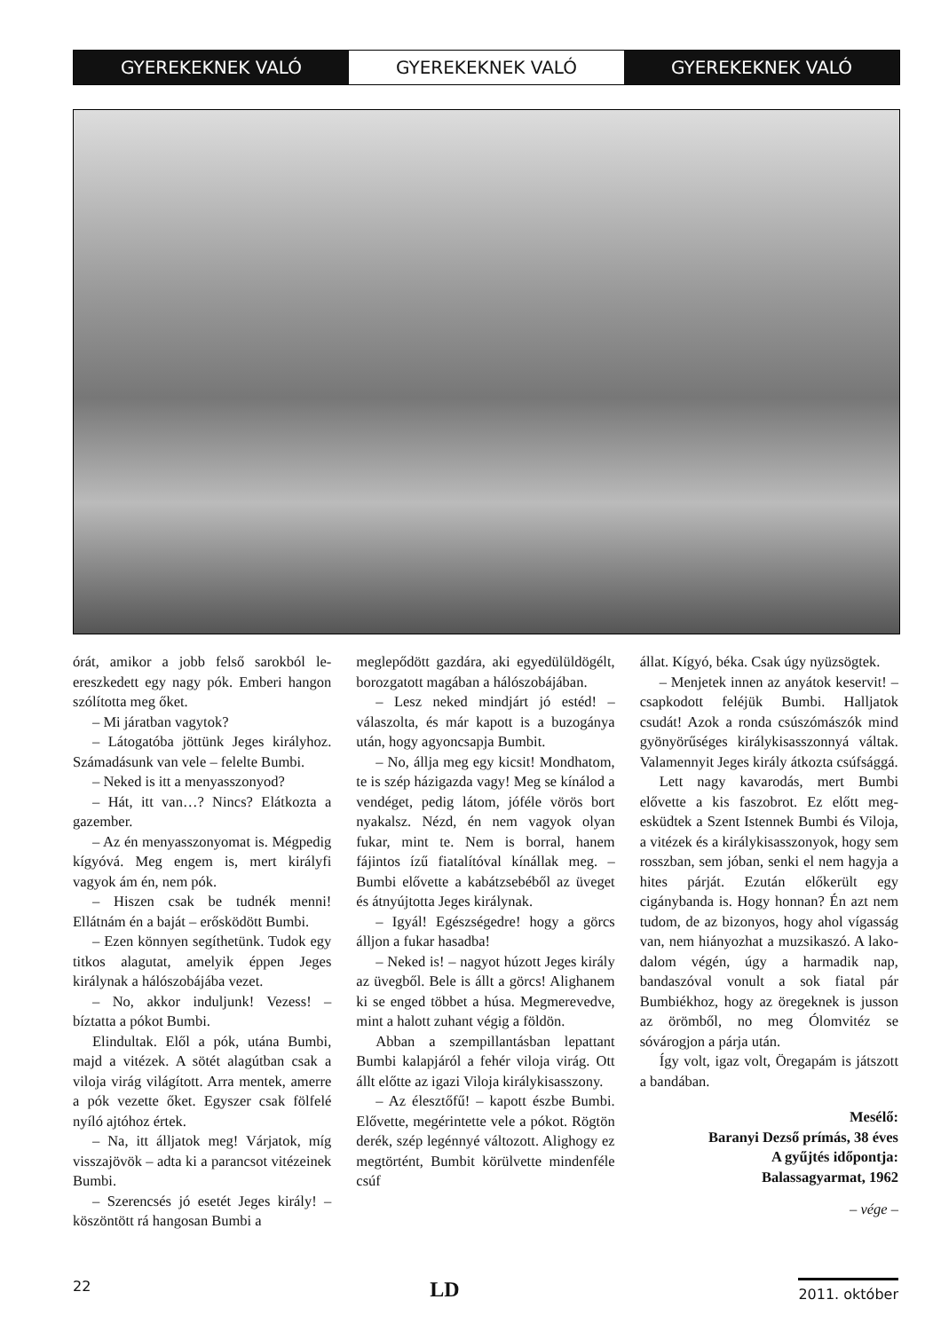GYEREKEKNEK VALÓ GYEREKEKNEK VALÓ GYEREKEKNEK VALÓ
órát, amikor a jobb felső sarokból le­ereszkedett egy nagy pók. Emberi han­gon szólította meg őket.
– Mi járatban vagytok?
– Látogatóba jöttünk Jeges király­hoz. Számadásunk van vele – felelte Bumbi.
– Neked is itt a menyasszonyod?
– Hát, itt van…? Nincs? Elátkozta a gazember.
– Az én menyasszonyomat is. Mégpedig kígyóvá. Meg engem is, mert királyfi vagyok ám én, nem pók.
– Hiszen csak be tudnék menni! Ellátnám én a baját – erősködött Bum­bi.
– Ezen könnyen segíthetünk. Tu­dok egy titkos alagutat, amelyik éppen Jeges királynak a hálószobájába vezet.
– No, akkor induljunk! Vezess! – bíztatta a pókot Bumbi.
Elindultak. Elől a pók, utána Bum­bi, majd a vitézek. A sötét alagútban csak a viloja virág világított. Arra men­tek, amerre a pók vezette őket. Egyszer csak fölfelé nyíló ajtóhoz értek.
– Na, itt álljatok meg! Várjatok, míg visszajövök – adta ki a parancsot vitézeinek Bumbi.
– Szerencsés jó esetét Jeges király! – köszöntött rá hangosan Bumbi a
meglepődött gazdára, aki egyedülül­dögélt, borozgatott magában a hálószo­bájában.
– Lesz neked mindjárt jó estéd! – válaszolta, és már kapott is a buzo­gánya után, hogy agyoncsapja Bumbit.
– No, állja meg egy kicsit! Mond­hatom, te is szép házigazda vagy! Meg se kínálod a vendéget, pedig látom, jó­féle vörös bort nyakalsz. Nézd, én nem vagyok olyan fukar, mint te. Nem is borral, hanem fájintos ízű fiatalítóval kínállak meg. – Bumbi elővette a ka­bátzsebéből az üveget és átnyújtotta Je­ges királynak.
– Igyál! Egészségedre! hogy a görcs álljon a fukar hasadba!
– Neked is! – nagyot húzott Jeges király az üvegből. Bele is állt a görcs! Alighanem ki se enged többet a húsa. Megmerevedve, mint a halott zuhant végig a földön.
Abban a szempillantásban lepat­tant Bumbi kalapjáról a fehér viloja vi­rág. Ott állt előtte az igazi Viloja király­kisasszony.
– Az élesztőfű! – kapott észbe Bumbi. Elővette, megérintette vele a pókot. Rögtön derék, szép legénnyé változott. Alighogy ez megtörtént, Bumbit körülvette mindenféle csúf
állat. Kígyó, béka. Csak úgy nyüzsög­tek.
– Menjetek innen az anyátok ke­servit! – csapkodott feléjük Bumbi. Halljatok csudát! Azok a ronda csúszó­mászók mind gyönyörűséges király­kisasszonnyá váltak. Valamennyit Je­ges király átkozta csúfsággá.
Lett nagy kavarodás, mert Bumbi elővette a kis faszobrot. Ez előtt meg­esküdtek a Szent Istennek Bumbi és Viloja, a vitézek és a királykisasszo­nyok, hogy sem rosszban, sem jóban, senki el nem hagyja a hites párját. Ezután előkerült egy cigánybanda is. Hogy honnan? Én azt nem tudom, de az bizonyos, hogy ahol vígasság van, nem hiányozhat a muzsikaszó. A lako­dalom végén, úgy a harmadik nap, bandaszóval vonult a sok fiatal pár Bumbiékhoz, hogy az öregeknek is jusson az örömből, no meg Ólomvitéz se sóvárogjon a párja után.
Így volt, igaz volt, Öregapám is játszott a bandában.
Mesélő:
Baranyi Dezső prímás, 38 éves
A gyűjtés időpontja:
Balassagyarmat, 1962
– vége –
22 LD 2011. október